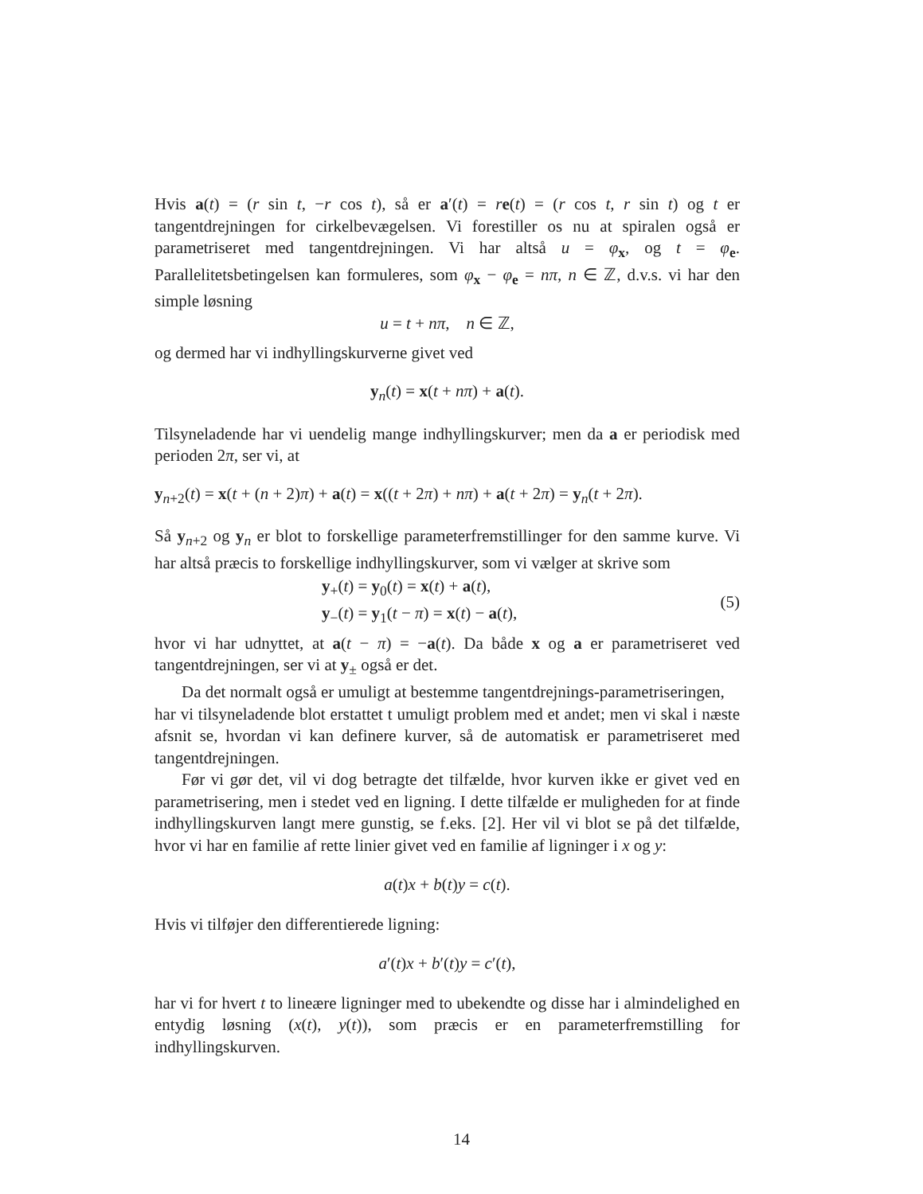Hvis a(t) = (r sin t, −r cos t), så er a′(t) = re(t) = (r cos t, r sin t) og t er tangentdrejningen for cirkelbevægelsen. Vi forestiller os nu at spiralen også er parametriseret med tangentdrejningen. Vi har altså u = φ<sub>x</sub>, og t = φ<sub>e</sub>. Parallelitetsbetingelsen kan formuleres, som φ<sub>x</sub> − φ<sub>e</sub> = nπ, n ∈ ℤ, d.v.s. vi har den simple løsning
​u = t + nπ, n ∈ ℤ,
og dermed har vi indhyllingskurverne givet ved
​y<sub>n</sub>(t) = x(t + nπ) + a(t).
Tilsyneladende har vi uendelig mange indhyllingskurver; men da a er periodisk med perioden 2π, ser vi, at
​y<sub>n+2</sub>(t) = x(t + (n + 2)π) + a(t) = x((t + 2π) + nπ) + a(t + 2π) = y<sub>n</sub>(t + 2π).
Så y<sub>n+2</sub> og y<sub>n</sub> er blot to forskellige parameterfremstillinger for den samme kurve. Vi har altså præcis to forskellige indhyllingskurver, som vi vælger at skrive som
y<sub>+</sub>(t) = y<sub>0</sub>(t) = x(t) + a(t),
y<sub>−</sub>(t) = y<sub>1</sub>(t − π) = x(t) − a(t),
(5)
hvor vi har udnyttet, at a(t − π) = −a(t). Da både x og a er parametriseret ved tangentdrejningen, ser vi at y<sub>±</sub> også er det.
Da det normalt også er umuligt at bestemme tangentdrejnings-parametriseringen,
har vi tilsyneladende blot erstattet t umuligt problem med et andet; men vi skal i næste afsnit se, hvordan vi kan definere kurver, så de automatisk er parametriseret med tangentdrejningen.
Før vi gør det, vil vi dog betragte det tilfælde, hvor kurven ikke er givet ved en parametrisering, men i stedet ved en ligning. I dette tilfælde er muligheden for at finde indhyllingskurven langt mere gunstig, se f.eks. [2]. Her vil vi blot se på det tilfælde, hvor vi har en familie af rette linier givet ved en familie af ligninger i x og y:
​a(t)x + b(t)y = c(t).
Hvis vi tilføjer den differentierede ligning:
​a′(t)x + b′(t)y = c′(t),
har vi for hvert t to lineære ligninger med to ubekendte og disse har i almindelighed en entydig løsning (x(t), y(t)), som præcis er en parameterfremstilling for indhyllingskurven.
14